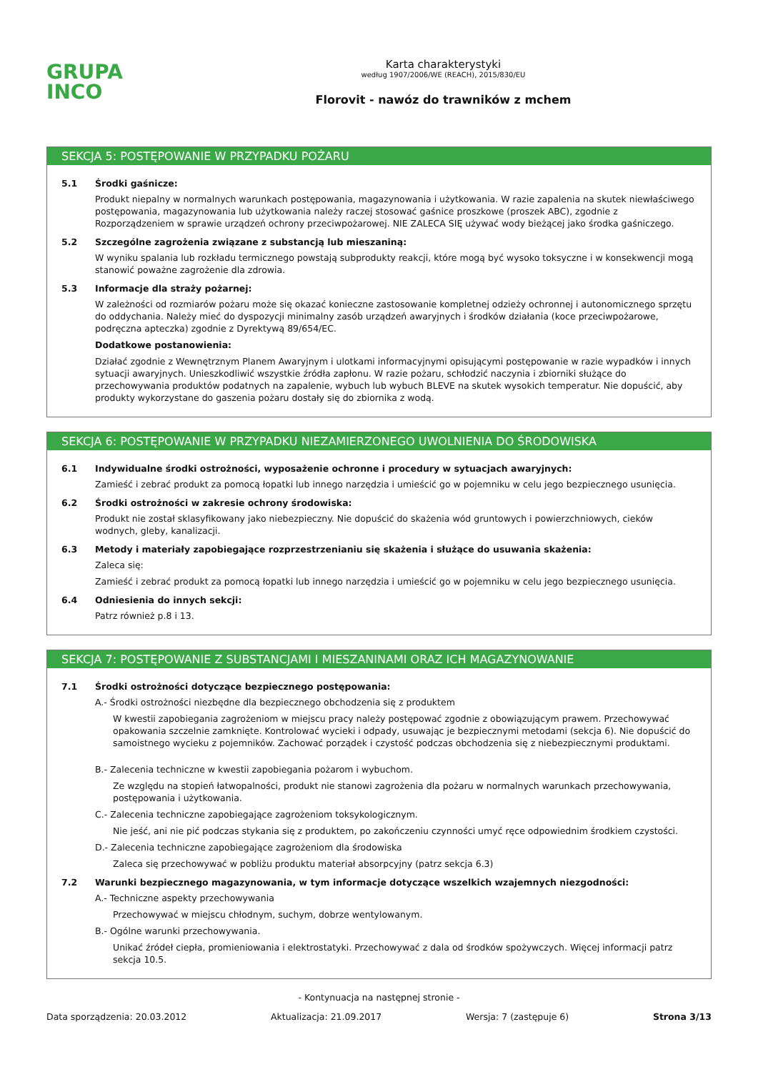GRUPA
INCO
Karta charakterystyki
według 1907/2006/WE (REACH), 2015/830/EU
Florovit - nawóz do trawników z mchem
SEKCJA 5: POSTĘPOWANIE W PRZYPADKU POŻARU
5.1 Środki gaśnicze:
Produkt niepalny w normalnych warunkach postępowania, magazynowania i użytkowania. W razie zapalenia na skutek niewłaściwego postępowania, magazynowania lub użytkowania należy raczej stosować gaśnice proszkowe (proszek ABC), zgodnie z Rozporządzeniem w sprawie urządzeń ochrony przeciwpożarowej. NIE ZALECA SIĘ używać wody bieżącej jako środka gaśniczego.
5.2 Szczególne zagrożenia związane z substancją lub mieszaniną:
W wyniku spalania lub rozkładu termicznego powstają subprodukty reakcji, które mogą być wysoko toksyczne i w konsekwencji mogą stanowić poważne zagrożenie dla zdrowia.
5.3 Informacje dla straży pożarnej:
W zależności od rozmiarów pożaru może się okazać konieczne zastosowanie kompletnej odzieży ochronnej i autonomicznego sprzętu do oddychania. Należy mieć do dyspozycji minimalny zasób urządzeń awaryjnych i środków działania (koce przeciwpożarowe, podręczna apteczka) zgodnie z Dyrektywą 89/654/EC.
Dodatkowe postanowienia:
Działać zgodnie z Wewnętrznym Planem Awaryjnym i ulotkami informacyjnymi opisującymi postępowanie w razie wypadków i innych sytuacji awaryjnych. Unieszkodliwić wszystkie źródła zapłonu. W razie pożaru, schłodzić naczynia i zbiorniki służące do przechowywania produktów podatnych na zapalenie, wybuch lub wybuch BLEVE na skutek wysokich temperatur. Nie dopuścić, aby produkty wykorzystane do gaszenia pożaru dostały się do zbiornika z wodą.
SEKCJA 6: POSTĘPOWANIE W PRZYPADKU NIEZAMIERZONEGO UWOLNIENIA DO ŚRODOWISKA
6.1 Indywidualne środki ostrożności, wyposażenie ochronne i procedury w sytuacjach awaryjnych:
Zamieść i zebrać produkt za pomocą łopatki lub innego narzędzia i umieścić go w pojemniku w celu jego bezpiecznego usunięcia.
6.2 Środki ostrożności w zakresie ochrony środowiska:
Produkt nie został sklasyfikowany jako niebezpieczny. Nie dopuścić do skażenia wód gruntowych i powierzchniowych, cieków wodnych, gleby, kanalizacji.
6.3 Metody i materiały zapobiegające rozprzestrzenianiu się skażenia i służące do usuwania skażenia:
Zaleca się:
Zamieść i zebrać produkt za pomocą łopatki lub innego narzędzia i umieścić go w pojemniku w celu jego bezpiecznego usunięcia.
6.4 Odniesienia do innych sekcji:
Patrz również p.8 i 13.
SEKCJA 7: POSTĘPOWANIE Z SUBSTANCJAMI I MIESZANINAMI ORAZ ICH MAGAZYNOWANIE
7.1 Środki ostrożności dotyczące bezpiecznego postępowania:
A.- Środki ostrożności niezbędne dla bezpiecznego obchodzenia się z produktem
W kwestii zapobiegania zagrożeniom w miejscu pracy należy postępować zgodnie z obowiązującym prawem. Przechowywać opakowania szczelnie zamknięte. Kontrolować wycieki i odpady, usuwając je bezpiecznymi metodami (sekcja 6). Nie dopuścić do samoistnego wycieku z pojemników. Zachować porządek i czystość podczas obchodzenia się z niebezpiecznymi produktami.
B.- Zalecenia techniczne w kwestii zapobiegania pożarom i wybuchom.
Ze względu na stopień łatwopalności, produkt nie stanowi zagrożenia dla pożaru w normalnych warunkach przechowywania, postępowania i użytkowania.
C.- Zalecenia techniczne zapobiegające zagrożeniom toksykologicznym.
Nie jeść, ani nie pić podczas stykania się z produktem, po zakończeniu czynności umyć ręce odpowiednim środkiem czystości.
D.- Zalecenia techniczne zapobiegające zagrożeniom dla środowiska
Zaleca się przechowywać w pobliżu produktu materiał absorpcyjny (patrz sekcja 6.3)
7.2 Warunki bezpiecznego magazynowania, w tym informacje dotyczące wszelkich wzajemnych niezgodności:
A.- Techniczne aspekty przechowywania
Przechowywać w miejscu chłodnym, suchym, dobrze wentylowanym.
B.- Ogólne warunki przechowywania.
Unikać źródeł ciepła, promieniowania i elektrostatyki. Przechowywać z dala od środków spożywczych. Więcej informacji patrz sekcja 10.5.
- Kontynuacja na następnej stronie -
Data sporządzenia: 20.03.2012 Aktualizacja: 21.09.2017 Wersja: 7 (zastępuje 6) Strona 3/13